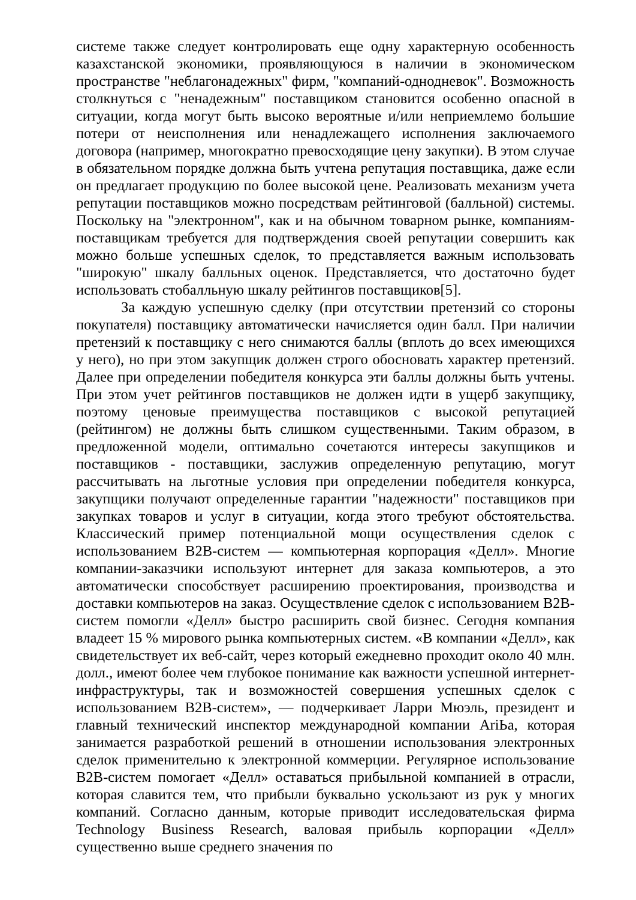системе также следует контролировать еще одну характерную особенность казахстанской экономики, проявляющуюся в наличии в экономическом пространстве "неблагонадежных" фирм, "компаний-однодневок". Возможность столкнуться с "ненадежным" поставщиком становится особенно опасной в ситуации, когда могут быть высоко вероятные и/или неприемлемо большие потери от неисполнения или ненадлежащего исполнения заключаемого договора (например, многократно превосходящие цену закупки). В этом случае в обязательном порядке должна быть учтена репутация поставщика, даже если он предлагает продукцию по более высокой цене. Реализовать механизм учета репутации поставщиков можно посредствам рейтинговой (балльной) системы. Поскольку на "электронном", как и на обычном товарном рынке, компаниям-поставщикам требуется для подтверждения своей репутации совершить как можно больше успешных сделок, то представляется важным использовать "широкую" шкалу балльных оценок. Представляется, что достаточно будет использовать стобалльную шкалу рейтингов поставщиков[5].
За каждую успешную сделку (при отсутствии претензий со стороны покупателя) поставщику автоматически начисляется один балл. При наличии претензий к поставщику с него снимаются баллы (вплоть до всех имеющихся у него), но при этом закупщик должен строго обосновать характер претензий. Далее при определении победителя конкурса эти баллы должны быть учтены. При этом учет рейтингов поставщиков не должен идти в ущерб закупщику, поэтому ценовые преимущества поставщиков с высокой репутацией (рейтингом) не должны быть слишком существенными. Таким образом, в предложенной модели, оптимально сочетаются интересы закупщиков и поставщиков - поставщики, заслужив определенную репутацию, могут рассчитывать на льготные условия при определении победителя конкурса, закупщики получают определенные гарантии "надежности" поставщиков при закупках товаров и услуг в ситуации, когда этого требуют обстоятельства. Классический пример потенциальной мощи осуществления сделок с использованием B2B-систем — компьютерная корпорация «Делл». Многие компании-заказчики используют интернет для заказа компьютеров, а это автоматически способствует расширению проектирования, производства и доставки компьютеров на заказ. Осуществление сделок с использованием B2B-систем помогли «Делл» быстро расширить свой бизнес. Сегодня компания владеет 15 % мирового рынка компьютерных систем. «В компании «Делл», как свидетельствует их веб-сайт, через который ежедневно проходит около 40 млн. долл., имеют более чем глубокое понимание как важности успешной интернет-инфраструктуры, так и возможностей совершения успешных сделок с использованием B2B-систем», — подчеркивает Ларри Мюэль, президент и главный технический инспектор международной компании AriЬa, которая занимается разработкой решений в отношении использования электронных сделок применительно к электронной коммерции. Регулярное использование B2B-систем помогает «Делл» оставаться прибыльной компанией в отрасли, которая славится тем, что прибыли буквально ускользают из рук у многих компаний. Согласно данным, которые приводит исследовательская фирма Technology Business Research, валовая прибыль корпорации «Делл» существенно выше среднего значения по